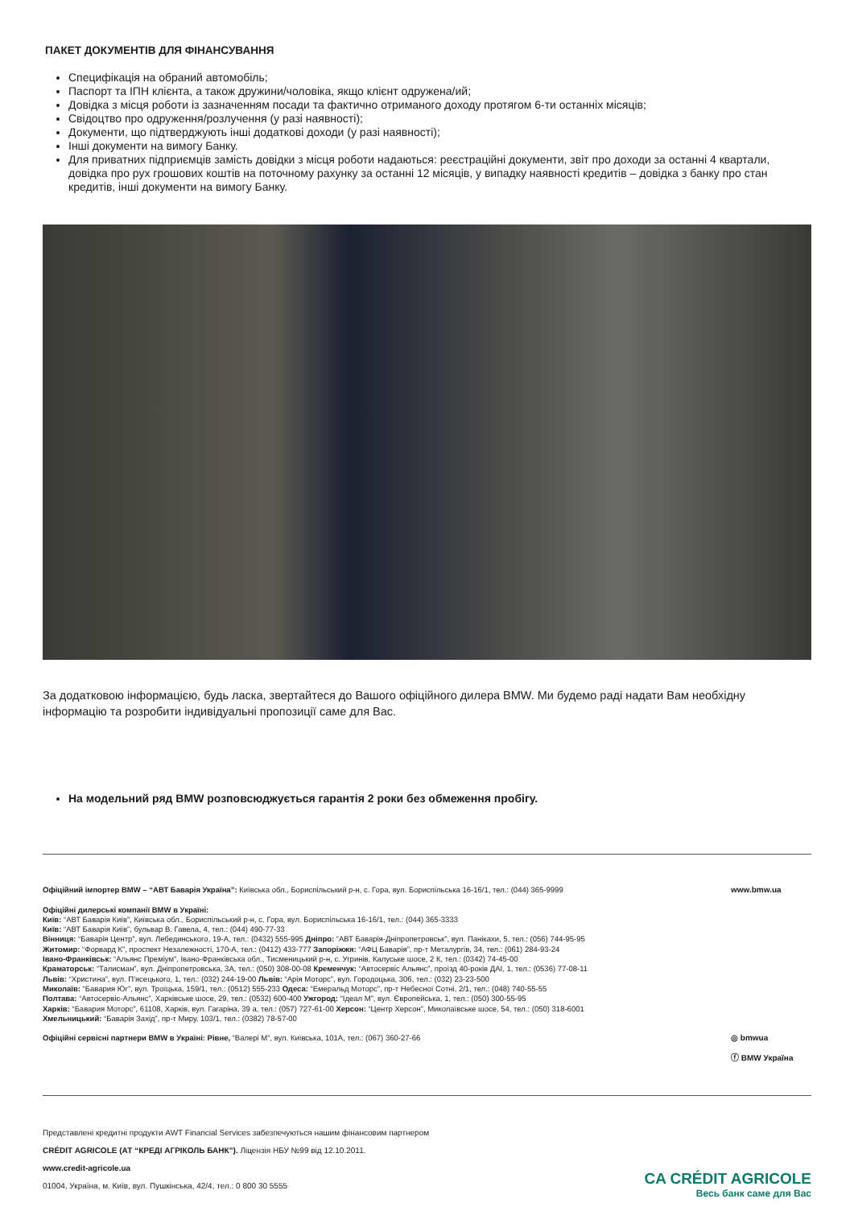ПАКЕТ ДОКУМЕНТІВ ДЛЯ ФІНАНСУВАННЯ
Специфікація на обраний автомобіль;
Паспорт та ІПН клієнта, а також дружини/чоловіка, якщо клієнт одружена/ий;
Довідка з місця роботи із зазначенням посади та фактично отриманого доходу протягом 6-ти останніх місяців;
Свідоцтво про одруження/розлучення (у разі наявності);
Документи, що підтверджують інші додаткові доходи (у разі наявності);
Інші документи на вимогу Банку.
Для приватних підприємців замість довідки з місця роботи надаються: реєстраційні документи, звіт про доходи за останні 4 квартали, довідка про рух грошових коштів на поточному рахунку за останні 12 місяців, у випадку наявності кредитів – довідка з банку про стан кредитів, інші документи на вимогу Банку.
За додатковою інформацією, будь ласка, звертайтеся до Вашого офіційного дилера BMW. Ми будемо раді надати Вам необхідну інформацію та розробити індивідуальні пропозиції саме для Вас.
На модельний ряд BMW розповсюджується гарантія 2 роки без обмеження пробігу.
Офіційний імпортер BMW – “АВТ Баварія Україна”: Київська обл., Бориспільський р-н, с. Гора, вул. Бориспільська 16-16/1, тел.: (044) 365-9999
Офіційні дилерські компанії BMW в Україні:
Київ: “АВТ Баварія Київ”, Київська обл., Бориспільський р-н, с. Гора, вул. Бориспільська 16-16/1, тел.: (044) 365-3333
Київ: “АВТ Баварія Київ”, бульвар В. Гавела, 4, тел.: (044) 490-77-33
Вінниця: “Баварія Центр”, вул. Лебединського, 19-А, тел.: (0432) 555-995 Дніпро: “АВТ Баварія-Дніпропетровськ”, вул. Панікахи, 5, тел.: (056) 744-95-95
Житомир: “Форвард К”, проспект Незалежності, 170-А, тел.: (0412) 433-777 Запоріжжя: “АФЦ Баварія”, пр-т Металургів, 34, тел.: (061) 284-93-24
Івано-Франківськ: “Альянс Преміум”, Івано-Франківська обл., Тисменицький р-н, с. Угринів, Калуське шосе, 2 К, тел.: (0342) 74-45-00
Краматорськ: “Талисман”, вул. Дніпропетровська, 3А, тел.: (050) 308-00-08 Кременчук: “Автосервіс Альянс”, проїзд 40-років ДАІ, 1, тел.: (0536) 77-08-11
Львів: “Христина”, вул. П'ясецького, 1, тел.: (032) 244-19-00 Львів: “Арія Моторс”, вул. Городоцька, 306, тел.: (032) 23-23-500
Миколаїв: “Бавария Юг”, вул. Троїцька, 159/1, тел.: (0512) 555-233 Одеса: “Емеральд Моторс”, пр-т Небесної Сотні, 2/1, тел.: (048) 740-55-55
Полтава: “Автосервіс-Альянс”, Харківське шосе, 29, тел.: (0532) 600-400 Ужгород: “Ідеал М”, вул. Європейська, 1, тел.: (050) 300-55-95
Харків: “Бавария Моторс”, 61108, Харків, вул. Гагаріна, 39 а, тел.: (057) 727-61-00 Херсон: “Центр Херсон”, Миколаївське шосе, 54, тел.: (050) 318-6001
Хмельницький: “Баварія Захід”, пр-т Миру, 103/1, тел.: (0382) 78-57-00
Офіційні сервісні партнери BMW в Україні: Рівне, “Валері М”, вул. Київська, 101А, тел.: (067) 360-27-66
www.bmw.ua
◎ bmwua
ⓕ BMW Україна
Представлені кредитні продукти AWT Financial Services забезпечуються нашим фінансовим партнером
CRÉDIT AGRICOLE (АТ “КРЕДІ АГРІКОЛЬ БАНК”). Ліцензія НБУ №99 від 12.10.2011.
www.credit-agricole.ua
01004, Україна, м. Київ, вул. Пушкінська, 42/4, тел.: 0 800 30 5555
CA CRÉDIT AGRICOLE
Весь банк саме для Вас